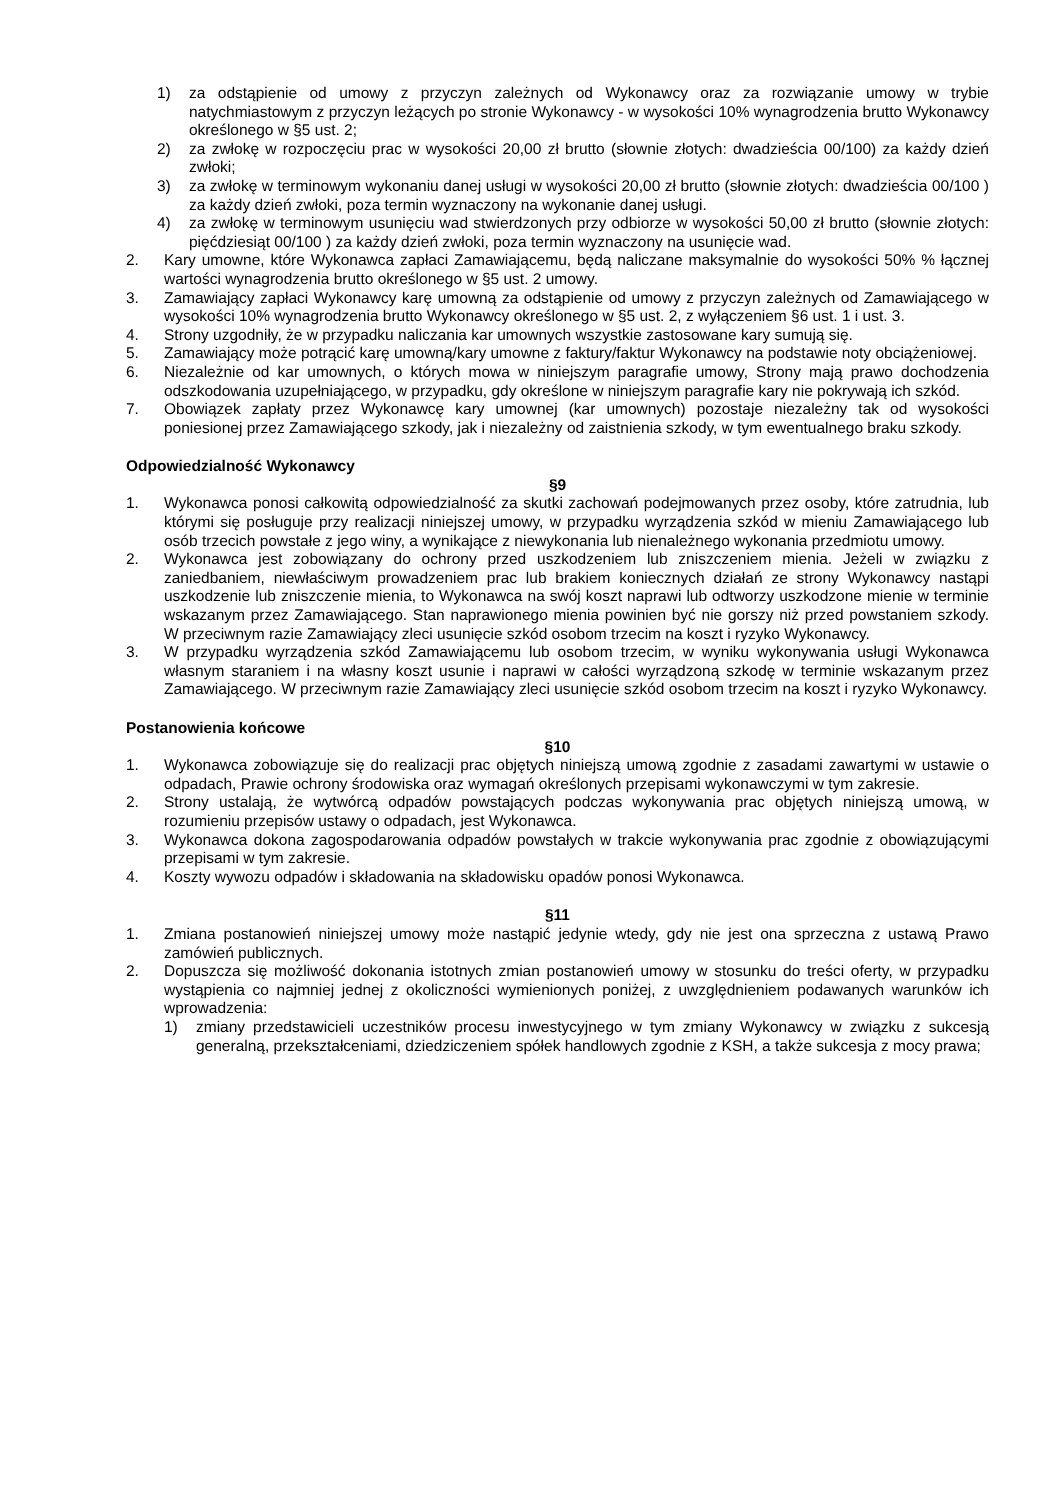1) za odstąpienie od umowy z przyczyn zależnych od Wykonawcy oraz za rozwiązanie umowy w trybie natychmiastowym z przyczyn leżących po stronie Wykonawcy - w wysokości 10% wynagrodzenia brutto Wykonawcy określonego w §5 ust. 2;
2) za zwłokę w rozpoczęciu prac w wysokości 20,00 zł brutto (słownie złotych: dwadzieścia 00/100) za każdy dzień zwłoki;
3) za zwłokę w terminowym wykonaniu danej usługi w wysokości 20,00 zł brutto (słownie złotych: dwadzieścia 00/100 ) za każdy dzień zwłoki, poza termin wyznaczony na wykonanie danej usługi.
4) za zwłokę w terminowym usunięciu wad stwierdzonych przy odbiorze w wysokości 50,00 zł brutto (słownie złotych: pięćdziesiąt 00/100 ) za każdy dzień zwłoki, poza termin wyznaczony na usunięcie wad.
2. Kary umowne, które Wykonawca zapłaci Zamawiającemu, będą naliczane maksymalnie do wysokości 50% % łącznej wartości wynagrodzenia brutto określonego w §5 ust. 2 umowy.
3. Zamawiający zapłaci Wykonawcy karę umowną za odstąpienie od umowy z przyczyn zależnych od Zamawiającego w wysokości 10% wynagrodzenia brutto Wykonawcy określonego w §5 ust. 2, z wyłączeniem §6 ust. 1 i ust. 3.
4. Strony uzgodniły, że w przypadku naliczania kar umownych wszystkie zastosowane kary sumują się.
5. Zamawiający może potrącić karę umowną/kary umowne z faktury/faktur Wykonawcy na podstawie noty obciążeniowej.
6. Niezależnie od kar umownych, o których mowa w niniejszym paragrafie umowy, Strony mają prawo dochodzenia odszkodowania uzupełniającego, w przypadku, gdy określone w niniejszym paragrafie kary nie pokrywają ich szkód.
7. Obowiązek zapłaty przez Wykonawcę kary umownej (kar umownych) pozostaje niezależny tak od wysokości poniesionej przez Zamawiającego szkody, jak i niezależny od zaistnienia szkody, w tym ewentualnego braku szkody.
Odpowiedzialność Wykonawcy
§9
1. Wykonawca ponosi całkowitą odpowiedzialność za skutki zachowań podejmowanych przez osoby, które zatrudnia, lub którymi się posługuje przy realizacji niniejszej umowy, w przypadku wyrządzenia szkód w mieniu Zamawiającego lub osób trzecich powstałe z jego winy, a wynikające z niewykonania lub nienależnego wykonania przedmiotu umowy.
2. Wykonawca jest zobowiązany do ochrony przed uszkodzeniem lub zniszczeniem mienia. Jeżeli w związku z zaniedbaniem, niewłaściwym prowadzeniem prac lub brakiem koniecznych działań ze strony Wykonawcy nastąpi uszkodzenie lub zniszczenie mienia, to Wykonawca na swój koszt naprawi lub odtworzy uszkodzone mienie w terminie wskazanym przez Zamawiającego. Stan naprawionego mienia powinien być nie gorszy niż przed powstaniem szkody. W przeciwnym razie Zamawiający zleci usunięcie szkód osobom trzecim na koszt i ryzyko Wykonawcy.
3. W przypadku wyrządzenia szkód Zamawiającemu lub osobom trzecim, w wyniku wykonywania usługi Wykonawca własnym staraniem i na własny koszt usunie i naprawi w całości wyrządzoną szkodę w terminie wskazanym przez Zamawiającego. W przeciwnym razie Zamawiający zleci usunięcie szkód osobom trzecim na koszt i ryzyko Wykonawcy.
Postanowienia końcowe
§10
1. Wykonawca zobowiązuje się do realizacji prac objętych niniejszą umową zgodnie z zasadami zawartymi w ustawie o odpadach, Prawie ochrony środowiska oraz wymagań określonych przepisami wykonawczymi w tym zakresie.
2. Strony ustalają, że wytwórcą odpadów powstających podczas wykonywania prac objętych niniejszą umową, w rozumieniu przepisów ustawy o odpadach, jest Wykonawca.
3. Wykonawca dokona zagospodarowania odpadów powstałych w trakcie wykonywania prac zgodnie z obowiązującymi przepisami w tym zakresie.
4. Koszty wywozu odpadów i składowania na składowisku opadów ponosi Wykonawca.
§11
1. Zmiana postanowień niniejszej umowy może nastąpić jedynie wtedy, gdy nie jest ona sprzeczna z ustawą Prawo zamówień publicznych.
2. Dopuszcza się możliwość dokonania istotnych zmian postanowień umowy w stosunku do treści oferty, w przypadku wystąpienia co najmniej jednej z okoliczności wymienionych poniżej, z uwzględnieniem podawanych warunków ich wprowadzenia:
1) zmiany przedstawicieli uczestników procesu inwestycyjnego w tym zmiany Wykonawcy w związku z sukcesją generalną, przekształceniami, dziedziczeniem spółek handlowych zgodnie z KSH, a także sukcesja z mocy prawa;